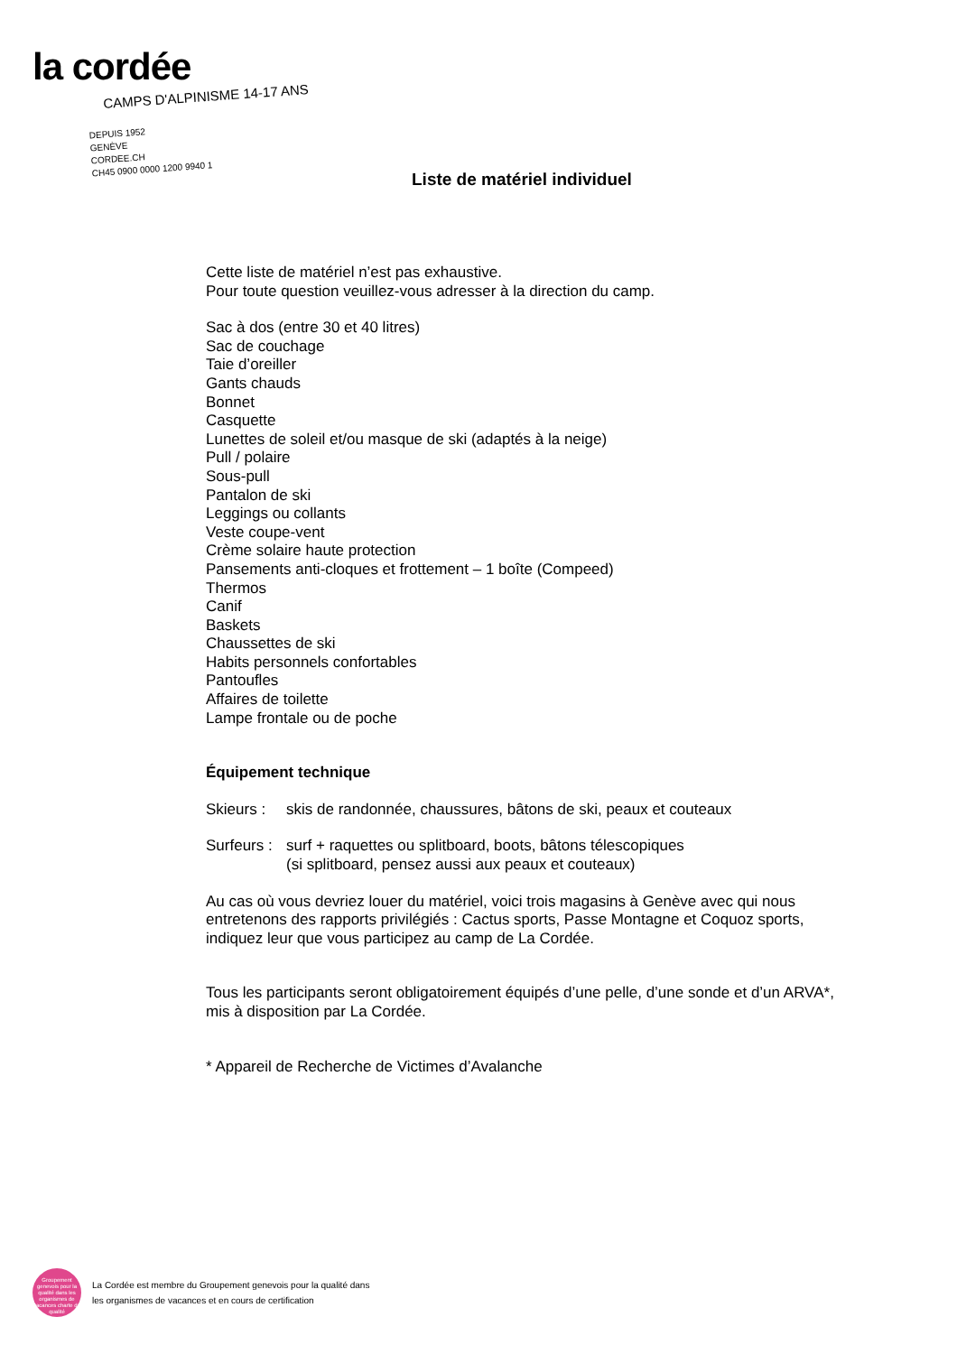la cordée
CAMPS D'ALPINISME 14-17 ANS
DEPUIS 1952
GENÈVE
CORDEE.CH
CH45 0900 0000 1200 9940 1
Liste de matériel individuel
Cette liste de matériel n’est pas exhaustive.
Pour toute question veuillez-vous adresser à la direction du camp.
Sac à dos (entre 30 et 40 litres)
Sac de couchage
Taie d’oreiller
Gants chauds
Bonnet
Casquette
Lunettes de soleil et/ou masque de ski (adaptés à la neige)
Pull / polaire
Sous-pull
Pantalon de ski
Leggings ou collants
Veste coupe-vent
Crème solaire haute protection
Pansements anti-cloques et frottement – 1 boîte (Compeed)
Thermos
Canif
Baskets
Chaussettes de ski
Habits personnels confortables
Pantoufles
Affaires de toilette
Lampe frontale ou de poche
Équipement technique
Skieurs : skis de randonnée, chaussures, bâtons de ski, peaux et couteaux
Surfeurs : surf + raquettes ou splitboard, boots, bâtons télescopiques
(si splitboard, pensez aussi aux peaux et couteaux)
Au cas où vous devriez louer du matériel, voici trois magasins à Genève avec qui nous entretenons des rapports privilégiés : Cactus sports, Passe Montagne et Coquoz sports, indiquez leur que vous participez au camp de La Cordée.
Tous les participants seront obligatoirement équipés d’une pelle, d’une sonde et d’un ARVA*, mis à disposition par La Cordée.
* Appareil de Recherche de Victimes d’Avalanche
Groupement genevois pour la qualité dans les organismes de vacances charte de qualité
La Cordée est membre du Groupement genevois pour la qualité dans
les organismes de vacances et en cours de certification